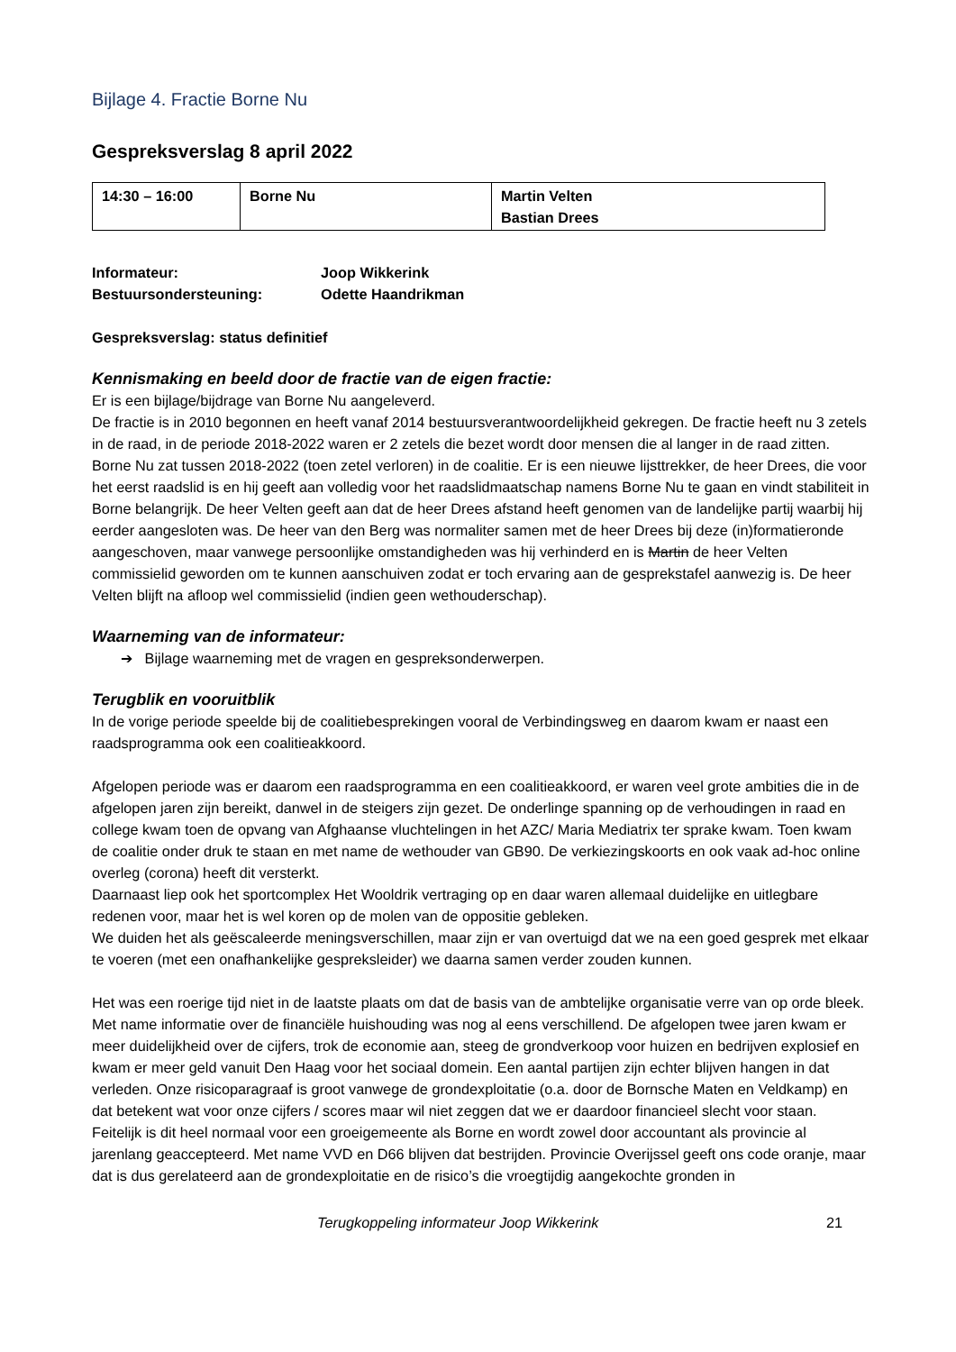Bijlage 4. Fractie Borne Nu
Gespreksverslag 8 april 2022
| 14:30 – 16:00 | Borne Nu | Martin Velten Bastian Drees |
Informateur: Joop Wikkerink Bestuursondersteuning: Odette Haandrikman
Gespreksverslag: status definitief
Kennismaking en beeld door de fractie van de eigen fractie:
Er is een bijlage/bijdrage van Borne Nu aangeleverd.
De fractie is in 2010 begonnen en heeft vanaf 2014 bestuursverantwoordelijkheid gekregen. De fractie heeft nu 3 zetels in de raad, in de periode 2018-2022 waren er 2 zetels die bezet wordt door mensen die al langer in de raad zitten. Borne Nu zat tussen 2018-2022 (toen zetel verloren) in de coalitie. Er is een nieuwe lijsttrekker, de heer Drees, die voor het eerst raadslid is en hij geeft aan volledig voor het raadslidmaatschap namens Borne Nu te gaan en vindt stabiliteit in Borne belangrijk. De heer Velten geeft aan dat de heer Drees afstand heeft genomen van de landelijke partij waarbij hij eerder aangesloten was. De heer van den Berg was normaliter samen met de heer Drees bij deze (in)formatieronde aangeschoven, maar vanwege persoonlijke omstandigheden was hij verhinderd en is Martin de heer Velten commissielid geworden om te kunnen aanschuiven zodat er toch ervaring aan de gesprekstafel aanwezig is. De heer Velten blijft na afloop wel commissielid (indien geen wethouderschap).
Waarneming van de informateur:
➔ Bijlage waarneming met de vragen en gespreksonderwerpen.
Terugblik en vooruitblik
In de vorige periode speelde bij de coalitiebesprekingen vooral de Verbindingsweg en daarom kwam er naast een raadsprogramma ook een coalitieakkoord.
Afgelopen periode was er daarom een raadsprogramma en een coalitieakkoord, er waren veel grote ambities die in de afgelopen jaren zijn bereikt, danwel in de steigers zijn gezet. De onderlinge spanning op de verhoudingen in raad en college kwam toen de opvang van Afghaanse vluchtelingen in het AZC/ Maria Mediatrix ter sprake kwam. Toen kwam de coalitie onder druk te staan en met name de wethouder van GB90. De verkiezingskoorts en ook vaak ad-hoc online overleg (corona) heeft dit versterkt.
Daarnaast liep ook het sportcomplex Het Wooldrik vertraging op en daar waren allemaal duidelijke en uitlegbare redenen voor, maar het is wel koren op de molen van de oppositie gebleken.
We duiden het als geëscaleerde meningsverschillen, maar zijn er van overtuigd dat we na een goed gesprek met elkaar te voeren (met een onafhankelijke gespreksleider) we daarna samen verder zouden kunnen.
Het was een roerige tijd niet in de laatste plaats om dat de basis van de ambtelijke organisatie verre van op orde bleek. Met name informatie over de financiële huishouding was nog al eens verschillend. De afgelopen twee jaren kwam er meer duidelijkheid over de cijfers, trok de economie aan, steeg de grondverkoop voor huizen en bedrijven explosief en kwam er meer geld vanuit Den Haag voor het sociaal domein. Een aantal partijen zijn echter blijven hangen in dat verleden. Onze risicoparagraaf is groot vanwege de grondexploitatie (o.a. door de Bornsche Maten en Veldkamp) en dat betekent wat voor onze cijfers / scores maar wil niet zeggen dat we er daardoor financieel slecht voor staan. Feitelijk is dit heel normaal voor een groeigemeente als Borne en wordt zowel door accountant als provincie al jarenlang geaccepteerd. Met name VVD en D66 blijven dat bestrijden. Provincie Overijssel geeft ons code oranje, maar dat is dus gerelateerd aan de grondexploitatie en de risico’s die vroegtijdig aangekochte gronden in
Terugkoppeling informateur Joop Wikkerink 21